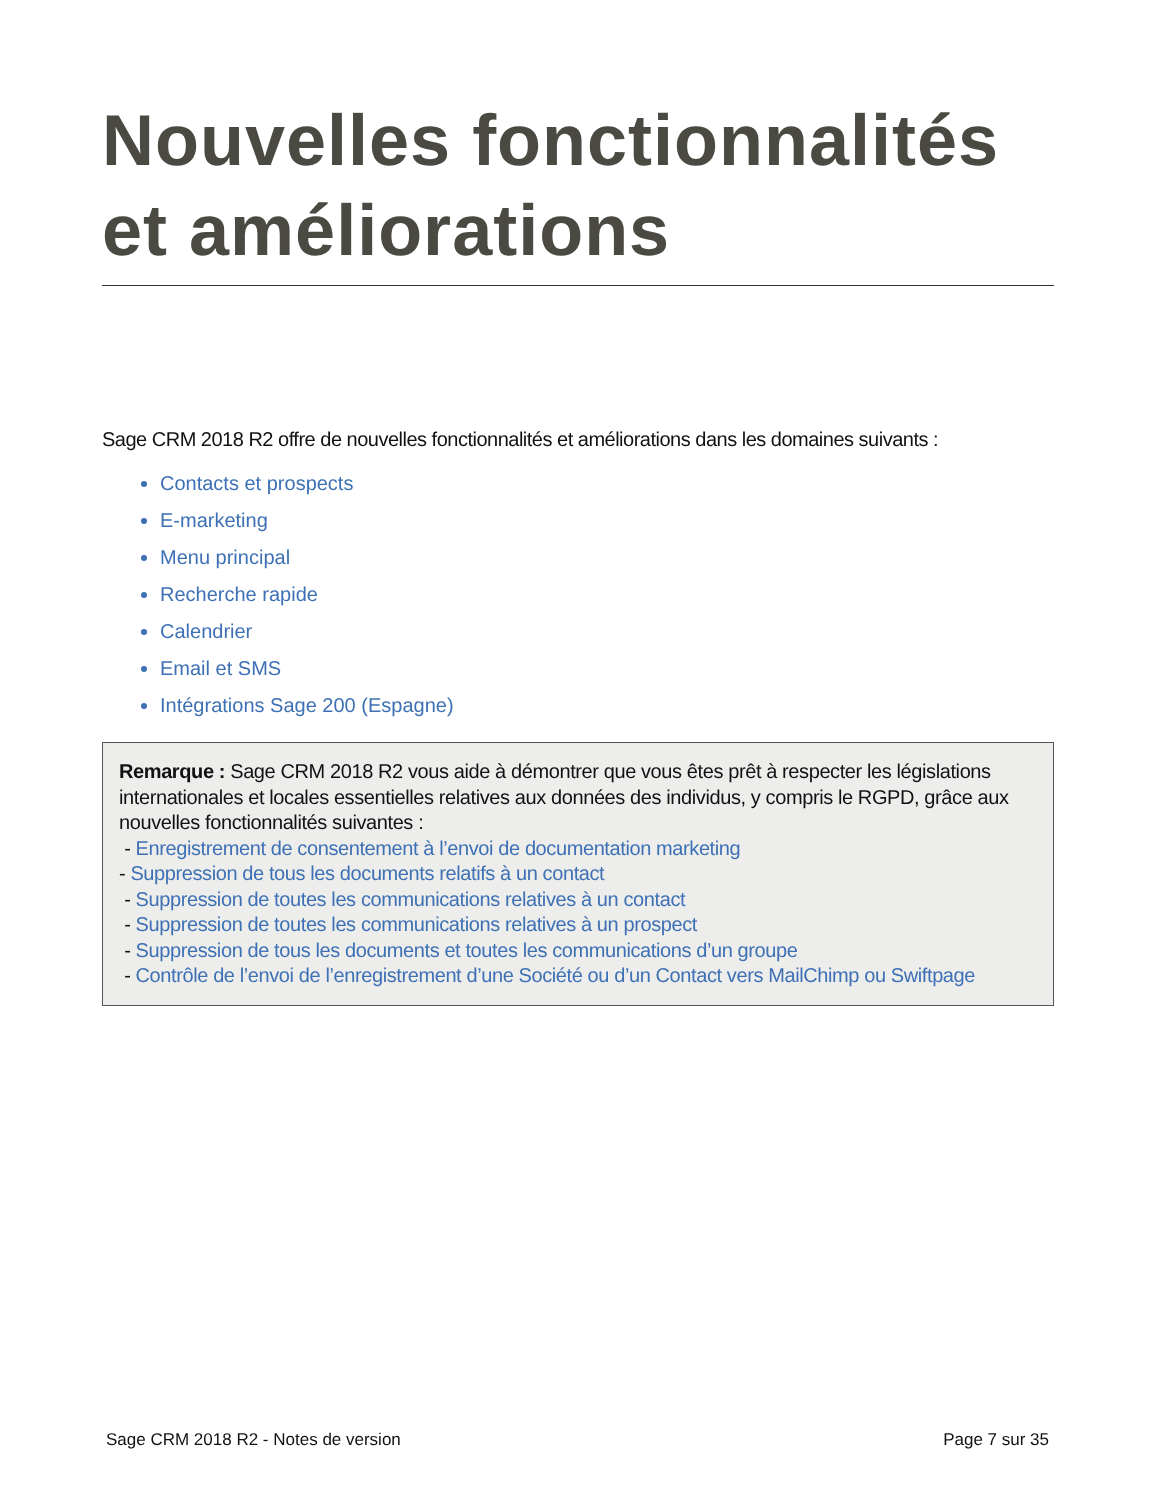Nouvelles fonctionnalités et améliorations
Sage CRM 2018 R2 offre de nouvelles fonctionnalités et améliorations dans les domaines suivants :
Contacts et prospects
E-marketing
Menu principal
Recherche rapide
Calendrier
Email et SMS
Intégrations Sage 200 (Espagne)
Remarque : Sage CRM 2018 R2 vous aide à démontrer que vous êtes prêt à respecter les législations internationales et locales essentielles relatives aux données des individus, y compris le RGPD, grâce aux nouvelles fonctionnalités suivantes :
- Enregistrement de consentement à l’envoi de documentation marketing
- Suppression de tous les documents relatifs à un contact
- Suppression de toutes les communications relatives à un contact
- Suppression de toutes les communications relatives à un prospect
- Suppression de tous les documents et toutes les communications d’un groupe
- Contrôle de l’envoi de l’enregistrement d’une Société ou d’un Contact vers MailChimp ou Swiftpage
Sage CRM 2018 R2 - Notes de version Page 7 sur 35